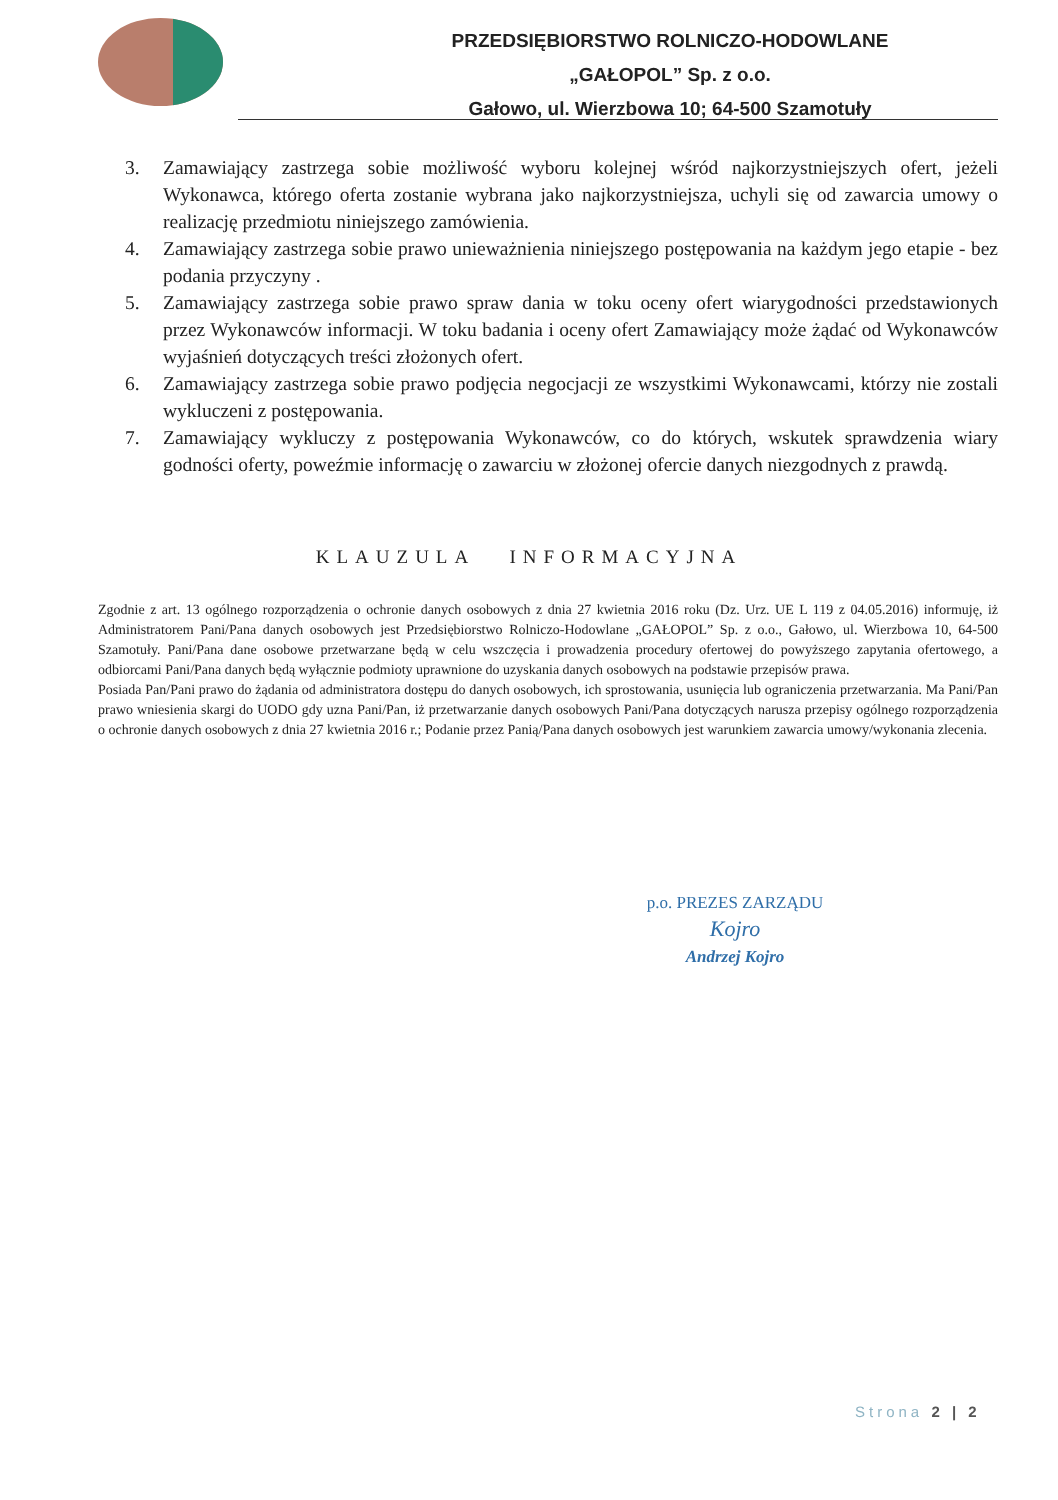PRZEDSIĘBIORSTWO ROLNICZO-HODOWLANE
„GAŁOPOL” Sp. z o.o.
Gałowo, ul. Wierzbowa 10; 64-500 Szamotuły
3. Zamawiający zastrzega sobie możliwość wyboru kolejnej wśród najkorzystniejszych ofert, jeżeli Wykonawca, którego oferta zostanie wybrana jako najkorzystniejsza, uchyli się od zawarcia umowy o realizację przedmiotu niniejszego zamówienia.
4. Zamawiający zastrzega sobie prawo unieważnienia niniejszego postępowania na każdym jego etapie - bez podania przyczyny .
5. Zamawiający zastrzega sobie prawo spraw dania w toku oceny ofert wiarygodności przedstawionych przez Wykonawców informacji. W toku badania i oceny ofert Zamawiający może żądać od Wykonawców wyjaśnień dotyczących treści złożonych ofert.
6. Zamawiający zastrzega sobie prawo podjęcia negocjacji ze wszystkimi Wykonawcami, którzy nie zostali wykluczeni z postępowania.
7. Zamawiający wykluczy z postępowania Wykonawców, co do których, wskutek sprawdzenia wiary godności oferty, poweźmie informację o zawarciu w złożonej ofercie danych niezgodnych z prawdą.
KLAUZULA INFORMACYJNA
Zgodnie z art. 13 ogólnego rozporządzenia o ochronie danych osobowych z dnia 27 kwietnia 2016 roku (Dz. Urz. UE L 119 z 04.05.2016) informuję, iż Administratorem Pani/Pana danych osobowych jest Przedsiębiorstwo Rolniczo-Hodowlane „GAŁOPOL” Sp. z o.o., Gałowo, ul. Wierzbowa 10, 64-500 Szamotuły. Pani/Pana dane osobowe przetwarzane będą w celu wszczęcia i prowadzenia procedury ofertowej do powyższego zapytania ofertowego, a odbiorcami Pani/Pana danych będą wyłącznie podmioty uprawnione do uzyskania danych osobowych na podstawie przepisów prawa.
Posiada Pan/Pani prawo do żądania od administratora dostępu do danych osobowych, ich sprostowania, usunięcia lub ograniczenia przetwarzania. Ma Pani/Pan prawo wniesienia skargi do UODO gdy uzna Pani/Pan, iż przetwarzanie danych osobowych Pani/Pana dotyczących narusza przepisy ogólnego rozporządzenia o ochronie danych osobowych z dnia 27 kwietnia 2016 r.; Podanie przez Panią/Pana danych osobowych jest warunkiem zawarcia umowy/wykonania zlecenia.
p.o. PREZES ZARZĄDU
Kojro
Andrzej Kojro
Strona 2 | 2